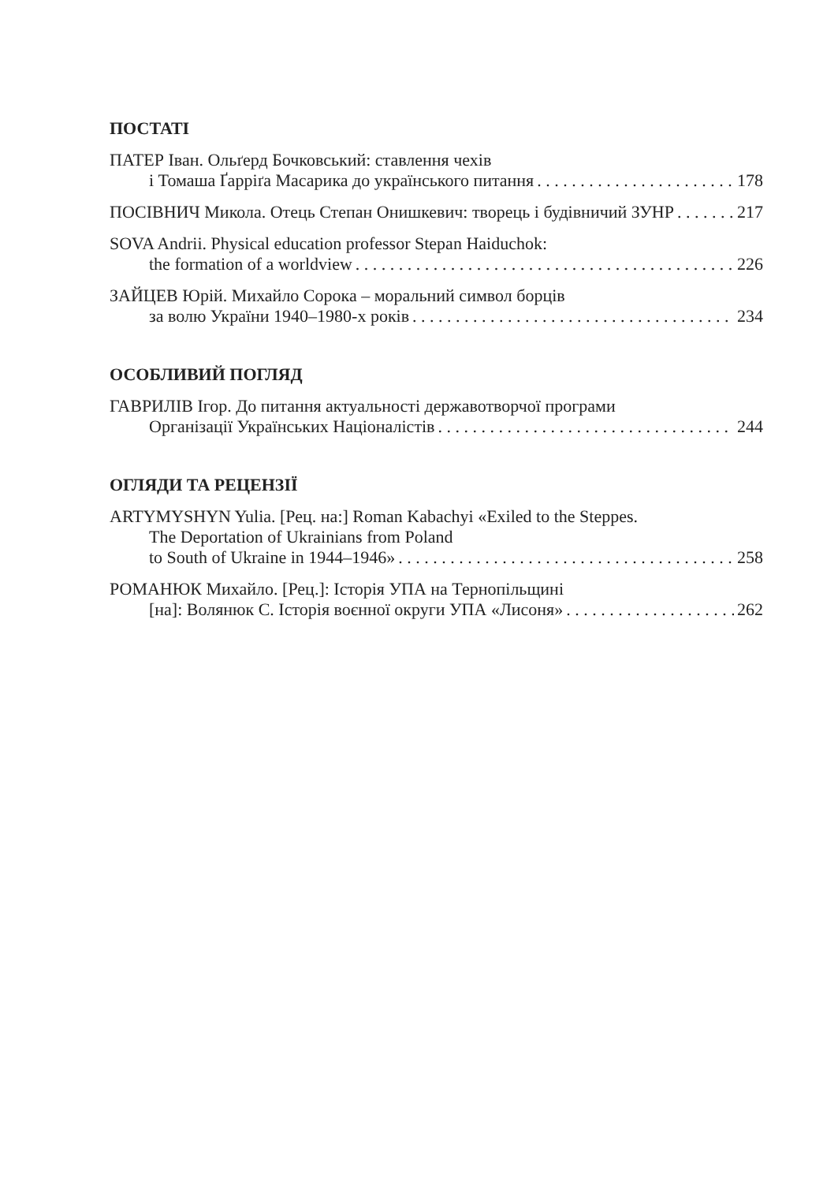ПОСТАТІ
ПАТЕР Іван. Ольґерд Бочковський: ставлення чехів
і Томаша Ґарріґа Масарика до українського питання 178
ПОСІВНИЧ Микола. Отець Степан Онишкевич: творець і будівничий ЗУНР 217
SOVA Andrii. Physical education professor Stepan Haiduchok:
the formation of a worldview 226
ЗАЙЦЕВ Юрій. Михайло Сорока – моральний символ борців
за волю України 1940–1980-х років 234
ОСОБЛИВИЙ ПОГЛЯД
ГАВРИЛІВ Ігор. До питання актуальності державотворчої програми
Організації Українських Націоналістів 244
ОГЛЯДИ ТА РЕЦЕНЗІЇ
ARTYMYSHYN Yulia. [Рец. на:] Roman Kabachyi «Exiled to the Steppes.
The Deportation of Ukrainians from Poland
to South of Ukraine in 1944–1946» 258
РОМАНЮК Михайло. [Рец.]: Історія УПА на Тернопільщині
[на]: Волянюк С. Історія воєнної округи УПА «Лисоня» 262